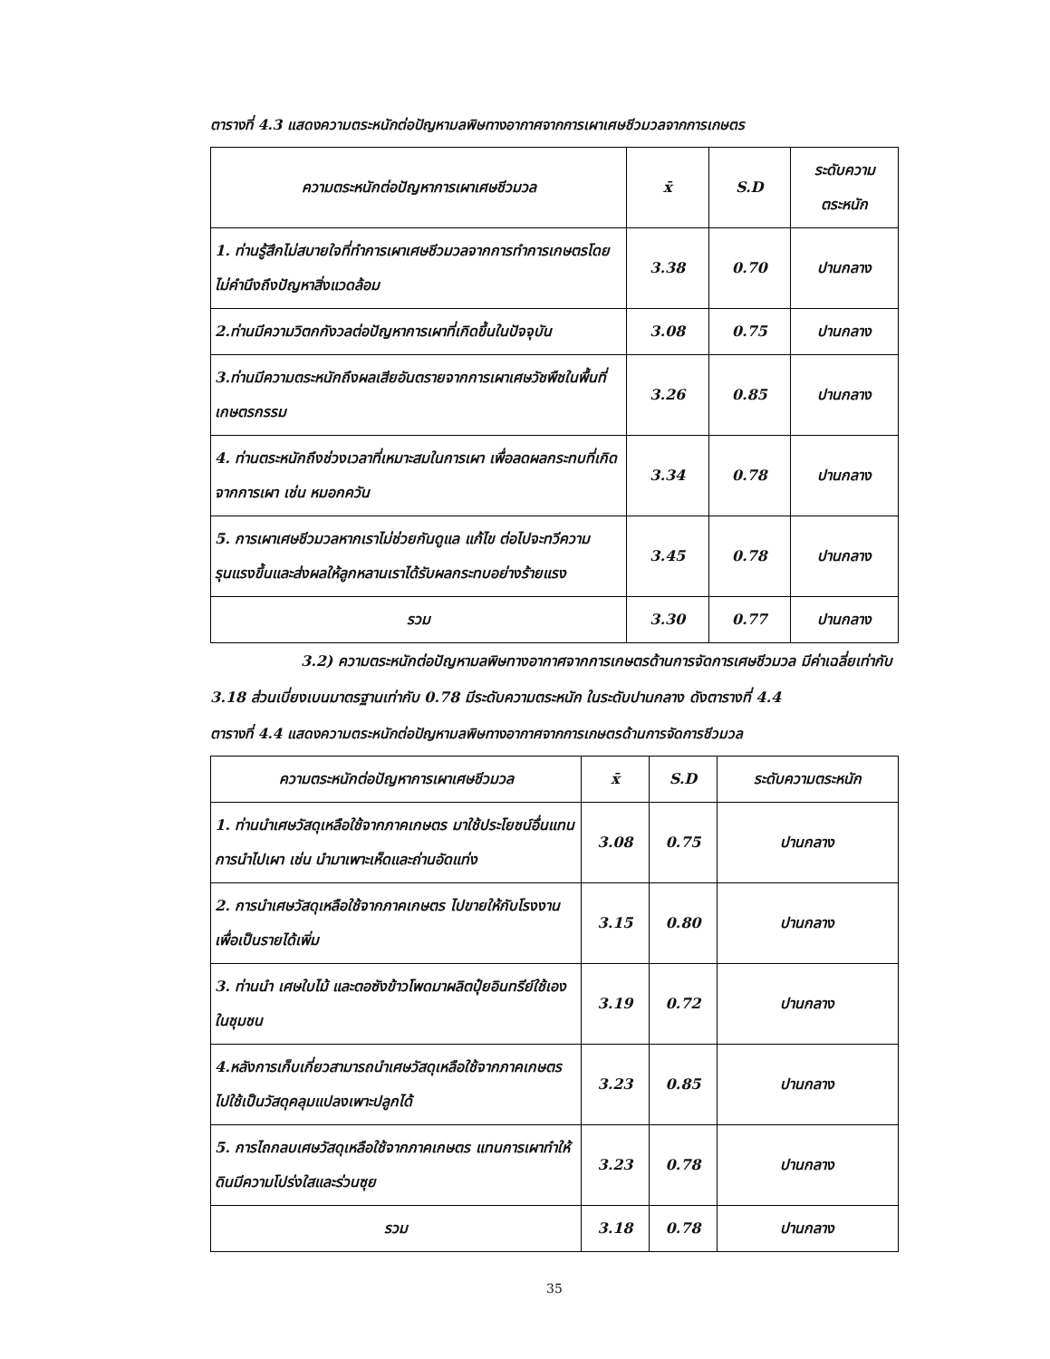ตารางที่ 4.3 แสดงความตระหนักต่อปัญหามลพิษทางอากาศจากการเผาเศษชีวมวลจากการเกษตร
| ความตระหนักต่อปัญหาการเผาเศษชีวมวล | x̄ | S.D | ระดับความ ตระหนัก |
| --- | --- | --- | --- |
| 1. ท่านรู้สึกไม่สบายใจที่ทำการเผาเศษชีวมวลจากการทำการเกษตรโดยไม่คำนึงถึงปัญหาสิ่งแวดล้อม | 3.38 | 0.70 | ปานกลาง |
| 2.ท่านมีความวิตกกังวลต่อปัญหาการเผาที่เกิดขึ้นในปัจจุบัน | 3.08 | 0.75 | ปานกลาง |
| 3.ท่านมีความตระหนักถึงผลเสียอันตรายจากการเผาเศษวัชพืชในพื้นที่เกษตรกรรม | 3.26 | 0.85 | ปานกลาง |
| 4. ท่านตระหนักถึงช่วงเวลาที่เหมาะสมในการเผา เพื่อลดผลกระทบที่เกิดจากการเผา เช่น หมอกควัน | 3.34 | 0.78 | ปานกลาง |
| 5. การเผาเศษชีวมวลหากเราไม่ช่วยกันดูแล แก้ไข ต่อไปจะทวีความรุนแรงขึ้นและส่งผลให้ลูกหลานเราได้รับผลกระทบอย่างร้ายแรง | 3.45 | 0.78 | ปานกลาง |
| รวม | 3.30 | 0.77 | ปานกลาง |
3.2) ความตระหนักต่อปัญหามลพิษทางอากาศจากการเกษตรด้านการจัดการเศษชีวมวล มีค่าเฉลี่ยเท่ากับ 3.18 ส่วนเบี่ยงเบนมาตรฐานเท่ากับ 0.78 มีระดับความตระหนัก ในระดับปานกลาง ดังตารางที่ 4.4
ตารางที่ 4.4 แสดงความตระหนักต่อปัญหามลพิษทางอากาศจากการเกษตรด้านการจัดการชีวมวล
| ความตระหนักต่อปัญหาการเผาเศษชีวมวล | x̄ | S.D | ระดับความตระหนัก |
| 1. ท่านนำเศษวัสดุเหลือใช้จากภาคเกษตร มาใช้ประโยชน์อื่นแทนการนำไปเผา เช่น นำมาเพาะเห็ดและถ่านอัดแท่ง | 3.08 | 0.75 | ปานกลาง |
| 2. การนำเศษวัสดุเหลือใช้จากภาคเกษตร ไปขายให้กับโรงงานเพื่อเป็นรายได้เพิ่ม | 3.15 | 0.80 | ปานกลาง |
| 3. ท่านนำ เศษใบไม้ และตอซังข้าวโพดมาผลิตปุ๋ยอินทรีย์ใช้เองในชุมชน | 3.19 | 0.72 | ปานกลาง |
| 4.หลังการเก็บเกี่ยวสามารถนำเศษวัสดุเหลือใช้จากภาคเกษตร ไปใช้เป็นวัสดุคลุมแปลงเพาะปลูกได้ | 3.23 | 0.85 | ปานกลาง |
| 5. การไถกลบเศษวัสดุเหลือใช้จากภาคเกษตร แทนการเผาทำให้ดินมีความโปร่งใสและร่วนซุย | 3.23 | 0.78 | ปานกลาง |
| รวม | 3.18 | 0.78 | ปานกลาง |
35